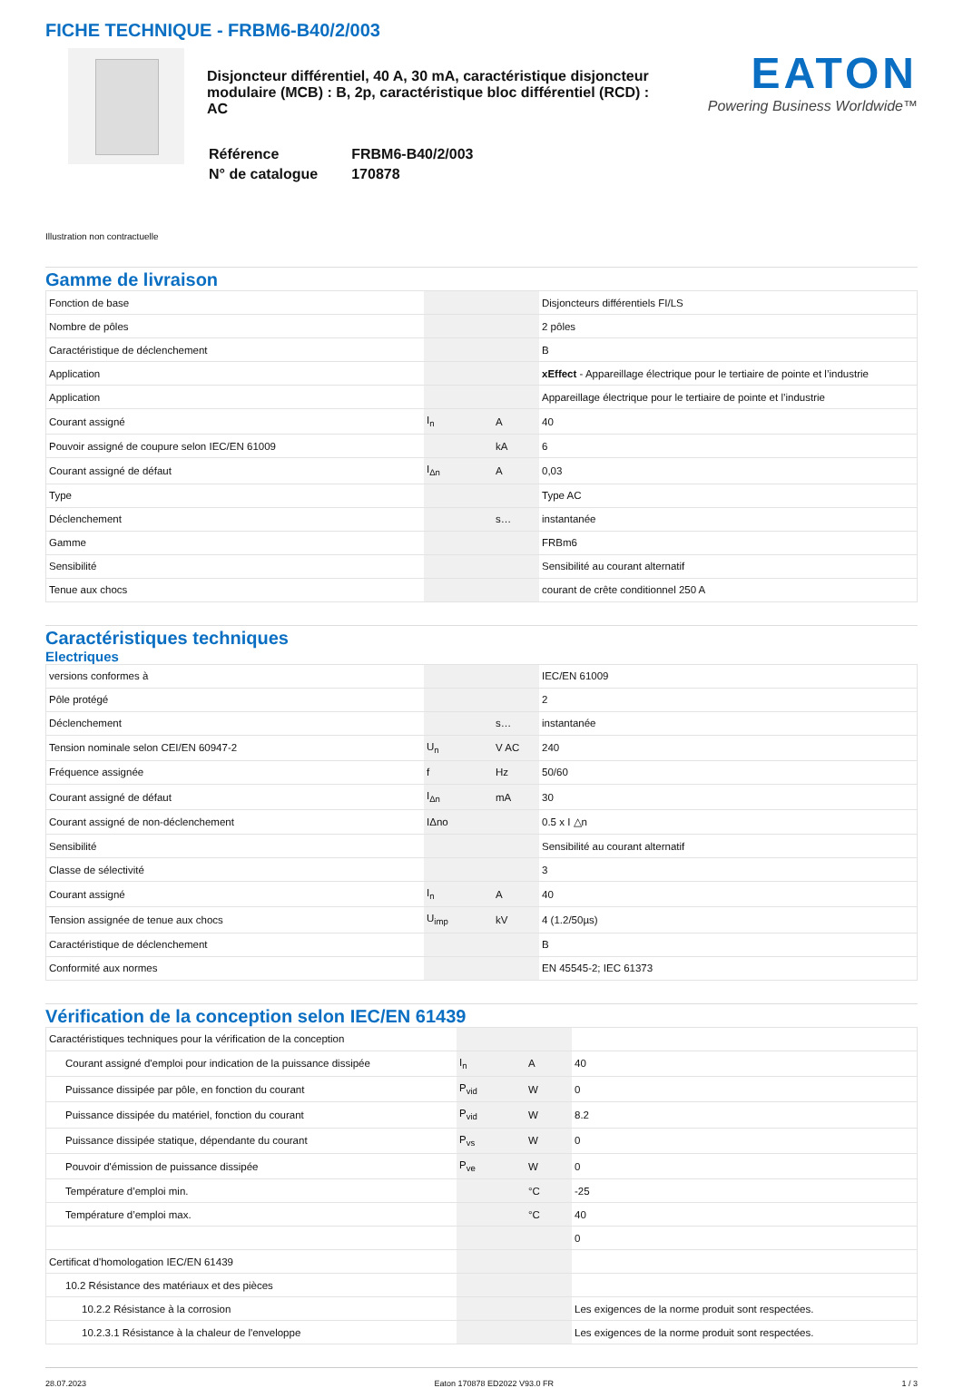FICHE TECHNIQUE - FRBM6-B40/2/003
Disjoncteur différentiel, 40 A, 30 mA, caractéristique disjoncteur modulaire (MCB) : B, 2p, caractéristique bloc différentiel (RCD) : AC
| Référence | FRBM6-B40/2/003 |
| N° de catalogue | 170878 |
EATON
Powering Business Worldwide™
Illustration non contractuelle
Gamme de livraison
| Fonction de base | | | Disjoncteurs différentiels FI/LS |
| Nombre de pôles | | | 2 pôles |
| Caractéristique de déclenchement | | | B |
| Application | | | xEffect - Appareillage électrique pour le tertiaire de pointe et l’industrie |
| Application | | | Appareillage électrique pour le tertiaire de pointe et l’industrie |
| Courant assigné | I<sub>n</sub> | A | 40 |
| Pouvoir assigné de coupure selon IEC/EN 61009 | | kA | 6 |
| Courant assigné de défaut | I<sub>Δn</sub> | A | 0,03 |
| Type | | | Type AC |
| Déclenchement | | s… | instantanée |
| Gamme | | | FRBm6 |
| Sensibilité | | | Sensibilité au courant alternatif |
| Tenue aux chocs | | | courant de crête conditionnel 250 A |
Caractéristiques techniques
Electriques
| versions conformes à | | | IEC/EN 61009 |
| Pôle protégé | | | 2 |
| Déclenchement | | s… | instantanée |
| Tension nominale selon CEI/EN 60947-2 | U<sub>n</sub> | V AC | 240 |
| Fréquence assignée | f | Hz | 50/60 |
| Courant assigné de défaut | I<sub>Δn</sub> | mA | 30 |
| Courant assigné de non-déclenchement | IΔno | | 0.5 x I △n |
| Sensibilité | | | Sensibilité au courant alternatif |
| Classe de sélectivité | | | 3 |
| Courant assigné | I<sub>n</sub> | A | 40 |
| Tension assignée de tenue aux chocs | U<sub>imp</sub> | kV | 4 (1.2/50µs) |
| Caractéristique de déclenchement | | | B |
| Conformité aux normes | | | EN 45545-2; IEC 61373 |
Vérification de la conception selon IEC/EN 61439
| Caractéristiques techniques pour la vérification de la conception | | | |
| Courant assigné d'emploi pour indication de la puissance dissipée | I<sub>n</sub> | A | 40 |
| Puissance dissipée par pôle, en fonction du courant | P<sub>vid</sub> | W | 0 |
| Puissance dissipée du matériel, fonction du courant | P<sub>vid</sub> | W | 8.2 |
| Puissance dissipée statique, dépendante du courant | P<sub>vs</sub> | W | 0 |
| Pouvoir d'émission de puissance dissipée | P<sub>ve</sub> | W | 0 |
| Température d’emploi min. | | °C | -25 |
| Température d’emploi max. | | °C | 40 |
| | | | 0 |
| Certificat d'homologation IEC/EN 61439 | | | |
| 10.2 Résistance des matériaux et des pièces | | | |
| 10.2.2 Résistance à la corrosion | | | Les exigences de la norme produit sont respectées. |
| 10.2.3.1 Résistance à la chaleur de l'enveloppe | | | Les exigences de la norme produit sont respectées. |
28.07.2023 Eaton 170878 ED2022 V93.0 FR 1 / 3